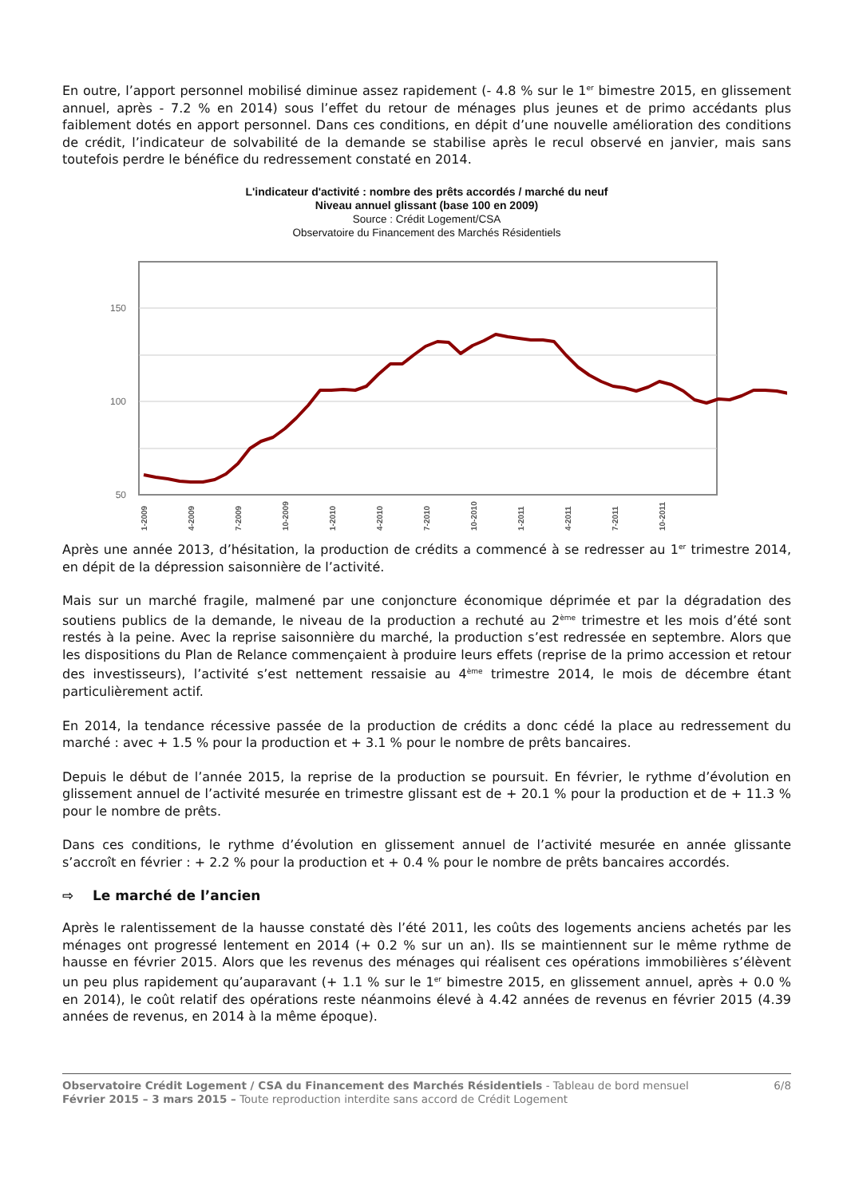En outre, l’apport personnel mobilisé diminue assez rapidement (- 4.8 % sur le 1<sup>er</sup> bimestre 2015, en glissement annuel, après - 7.2 % en 2014) sous l’effet du retour de ménages plus jeunes et de primo accédants plus faiblement dotés en apport personnel. Dans ces conditions, en dépit d’une nouvelle amélioration des conditions de crédit, l’indicateur de solvabilité de la demande se stabilise après le recul observé en janvier, mais sans toutefois perdre le bénéfice du redressement constaté en 2014.
L'indicateur d'activité : nombre des prêts accordés / marché du neuf
Niveau annuel glissant (base 100 en 2009)
Source : Crédit Logement/CSA
Observatoire du Financement des Marchés Résidentiels
150
100
50
1-2009
4-2009
7-2009
10-2009
1-2010
4-2010
7-2010
10-2010
1-2011
4-2011
7-2011
10-2011
Après une année 2013, d’hésitation, la production de crédits a commencé à se redresser au 1<sup>er</sup> trimestre 2014, en dépit de la dépression saisonnière de l’activité.
Mais sur un marché fragile, malmené par une conjoncture économique déprimée et par la dégradation des soutiens publics de la demande, le niveau de la production a rechuté au 2<sup>ème</sup> trimestre et les mois d’été sont restés à la peine. Avec la reprise saisonnière du marché, la production s’est redressée en septembre. Alors que les dispositions du Plan de Relance commençaient à produire leurs effets (reprise de la primo accession et retour des investisseurs), l’activité s’est nettement ressaisie au 4<sup>ème</sup> trimestre 2014, le mois de décembre étant particulièrement actif.
En 2014, la tendance récessive passée de la production de crédits a donc cédé la place au redressement du marché : avec + 1.5 % pour la production et + 3.1 % pour le nombre de prêts bancaires.
Depuis le début de l’année 2015, la reprise de la production se poursuit. En février, le rythme d’évolution en glissement annuel de l’activité mesurée en trimestre glissant est de + 20.1 % pour la production et de + 11.3 % pour le nombre de prêts.
Dans ces conditions, le rythme d’évolution en glissement annuel de l’activité mesurée en année glissante s’accroît en février : + 2.2 % pour la production et + 0.4 % pour le nombre de prêts bancaires accordés.
⇨ Le marché de l’ancien
Après le ralentissement de la hausse constaté dès l’été 2011, les coûts des logements anciens achetés par les ménages ont progressé lentement en 2014 (+ 0.2 % sur un an). Ils se maintiennent sur le même rythme de hausse en février 2015. Alors que les revenus des ménages qui réalisent ces opérations immobilières s’élèvent un peu plus rapidement qu’auparavant (+ 1.1 % sur le 1<sup>er</sup> bimestre 2015, en glissement annuel, après + 0.0 % en 2014), le coût relatif des opérations reste néanmoins élevé à 4.42 années de revenus en février 2015 (4.39 années de revenus, en 2014 à la même époque).
Observatoire Crédit Logement / CSA du Financement des Marchés Résidentiels - Tableau de bord mensuel
Février 2015 – 3 mars 2015 – Toute reproduction interdite sans accord de Crédit Logement
6/8